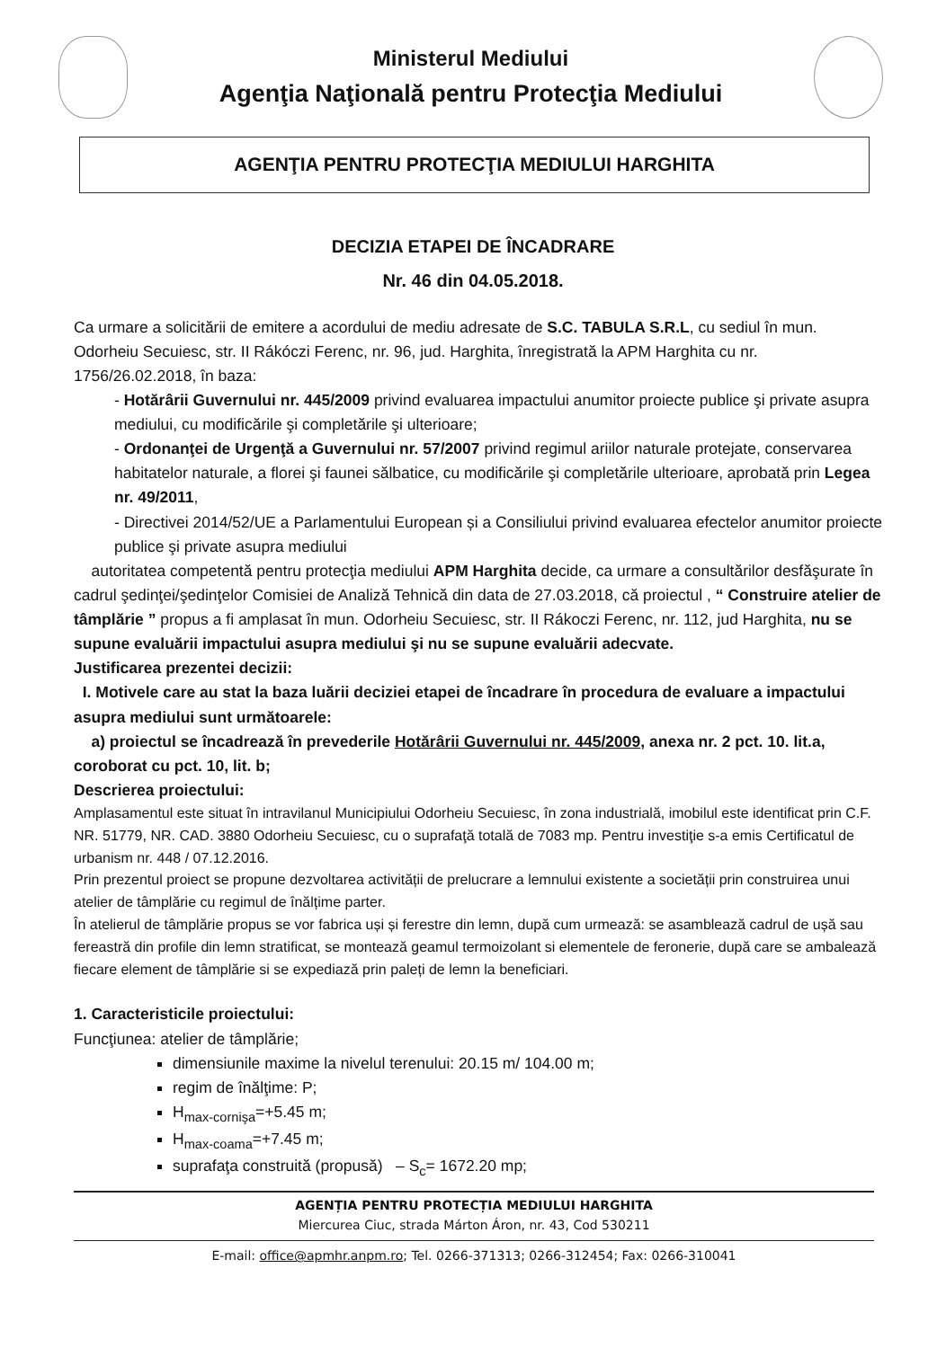Ministerul Mediului
Agenţia Naţională pentru Protecţia Mediului
AGENŢIA PENTRU PROTECŢIA MEDIULUI HARGHITA
DECIZIA ETAPEI DE ÎNCADRARE
Nr. 46 din 04.05.2018.
Ca urmare a solicitării de emitere a acordului de mediu adresate de S.C. TABULA S.R.L, cu sediul în mun. Odorheiu Secuiesc, str. II Rákóczi Ferenc, nr. 96, jud. Harghita, înregistrată la APM Harghita cu nr. 1756/26.02.2018, în baza:
- Hotărârii Guvernului nr. 445/2009 privind evaluarea impactului anumitor proiecte publice şi private asupra mediului, cu modificările şi completările şi ulterioare;
- Ordonanţei de Urgenţă a Guvernului nr. 57/2007 privind regimul ariilor naturale protejate, conservarea habitatelor naturale, a florei şi faunei sălbatice, cu modificările şi completările ulterioare, aprobată prin Legea nr. 49/2011,
- Directivei 2014/52/UE a Parlamentului European și a Consiliului privind evaluarea efectelor anumitor proiecte publice şi private asupra mediului
autoritatea competentă pentru protecţia mediului APM Harghita decide, ca urmare a consultărilor desfăşurate în cadrul şedinţei/şedinţelor Comisiei de Analiză Tehnică din data de 27.03.2018, că proiectul , “ Construire atelier de tâmplărie ” propus a fi amplasat în mun. Odorheiu Secuiesc, str. II Rákoczi Ferenc, nr. 112, jud Harghita, nu se supune evaluării impactului asupra mediului şi nu se supune evaluării adecvate.
Justificarea prezentei decizii:
I. Motivele care au stat la baza luării deciziei etapei de încadrare în procedura de evaluare a impactului asupra mediului sunt următoarele:
a) proiectul se încadrează în prevederile Hotărârii Guvernului nr. 445/2009, anexa nr. 2 pct. 10. lit.a, coroborat cu pct. 10, lit. b;
Descrierea proiectului:
Amplasamentul este situat în intravilanul Municipiului Odorheiu Secuiesc, în zona industrială, imobilul este identificat prin C.F. NR. 51779, NR. CAD. 3880 Odorheiu Secuiesc, cu o suprafaţă totală de 7083 mp. Pentru investiţie s-a emis Certificatul de urbanism nr. 448 / 07.12.2016.
Prin prezentul proiect se propune dezvoltarea activității de prelucrare a lemnului existente a societății prin construirea unui atelier de tâmplărie cu regimul de înălțime parter.
În atelierul de tâmplărie propus se vor fabrica uși și ferestre din lemn, după cum urmează: se asamblează cadrul de ușă sau fereastră din profile din lemn stratificat, se montează geamul termoizolant si elementele de feronerie, după care se ambalează fiecare element de tâmplărie si se expediază prin paleți de lemn la beneficiari.
1. Caracteristicile proiectului:
Funcţiunea: atelier de tâmplărie;
dimensiunile maxime la nivelul terenului: 20.15 m/ 104.00 m;
regim de înălţime: P;
H<sub>max-cornişa</sub>=+5.45 m;
H<sub>max-coama</sub>=+7.45 m;
suprafaţa construită (propusă) – S<sub>c</sub>= 1672.20 mp;
AGENȚIA PENTRU PROTECȚIA MEDIULUI HARGHITA
Miercurea Ciuc, strada Márton Áron, nr. 43, Cod 530211
E-mail: office@apmhr.anpm.ro; Tel. 0266-371313; 0266-312454; Fax: 0266-310041